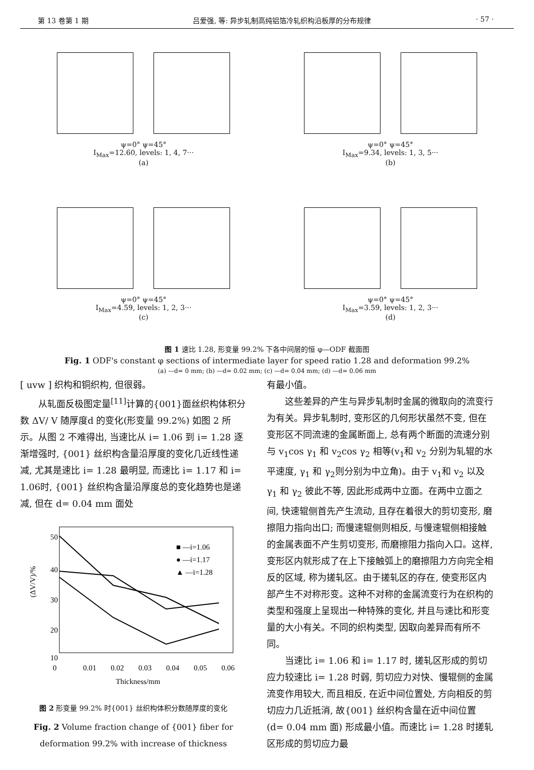第 13 卷第 1 期 吕爱强, 等: 异步轧制高纯铝箔冷轧织构沿板厚的分布规律 · 57 ·
ψ=0° ψ=45°
I<sub>Max</sub>=12.60, levels: 1, 4, 7···
(a)
ψ=0° ψ=45°
I<sub>Max</sub>=9.34, levels: 1, 3, 5···
(b)
ψ=0° ψ=45°
I<sub>Max</sub>=4.59, levels: 1, 2, 3···
(c)
ψ=0° ψ=45°
I<sub>Max</sub>=3.59, levels: 1, 2, 3···
(d)
图 1 速比 1.28, 形变量 99.2% 下各中间层的恒 φ—ODF 截面图
Fig. 1 ODF's constant φ sections of intermediate layer for speed ratio 1.28 and deformation 99.2%
(a) —d= 0 mm; (b) —d= 0.02 mm; (c) —d= 0.04 mm; (d) —d= 0.06 mm
[ uvw ] 织构和铜织构, 但很弱。
从轧面反极图定量<sup>[11]</sup>计算的{001}面丝织构体积分数 ΔV/ V 随厚度d 的变化(形变量 99.2%) 如图 2 所示。从图 2 不难得出, 当速比从 i= 1.06 到 i= 1.28 逐渐增强时, {001} 丝织构含量沿厚度的变化几近线性递减, 尤其是速比 i= 1.28 最明显, 而速比 i= 1.17 和 i= 1.06时, {001} 丝织构含量沿厚度总的变化趋势也是递减, 但在 d= 0.04 mm 面处
50
40
30
20
10
0
0.01
0.02
0.03
0.04
0.05
0.06
Thickness/mm
(ΔV/V)/%
■ —i=1.06
● —i=1.17
▲ —i=1.28
图 2 形变量 99.2% 时{001} 丝织构体积分数随厚度的变化
Fig. 2 Volume fraction change of {001} fiber for deformation 99.2% with increase of thickness
有最小值。
这些差异的产生与异步轧制时金属的微取向的流变行为有关。异步轧制时, 变形区的几何形状虽然不变, 但在变形区不同流速的金属断面上, 总有两个断面的流速分别与 v<sub>1</sub>cos γ<sub>1</sub> 和 v<sub>2</sub>cos γ<sub>2</sub> 相等(v<sub>1</sub>和 v<sub>2</sub> 分别为轧辊的水平速度, γ<sub>1</sub> 和 γ<sub>2</sub>则分别为中立角)。由于 v<sub>1</sub>和 v<sub>2</sub> 以及 γ<sub>1</sub> 和 γ<sub>2</sub> 彼此不等, 因此形成两中立面。在两中立面之间, 快速辊侧首先产生流动, 且存在着很大的剪切变形, 磨擦阻力指向出口; 而慢速辊侧则相反, 与慢速辊侧相接触的金属表面不产生剪切变形, 而磨擦阻力指向入口。这样, 变形区内就形成了在上下接触弧上的磨擦阻力方向完全相反的区域, 称为搓轧区。由于搓轧区的存在, 使变形区内部产生不对称形变。这种不对称的金属流变行为在织构的类型和强度上呈现出一种特殊的变化, 并且与速比和形变量的大小有关。不同的织构类型, 因取向差异而有所不同。
当速比 i= 1.06 和 i= 1.17 时, 搓轧区形成的剪切应力较速比 i= 1.28 时弱, 剪切应力对快、慢辊侧的金属流变作用较大, 而且相反, 在近中间位置处, 方向相反的剪切应力几近抵消, 故{001} 丝织构含量在近中间位置(d= 0.04 mm 面) 形成最小值。而速比 i= 1.28 时搓轧区形成的剪切应力最